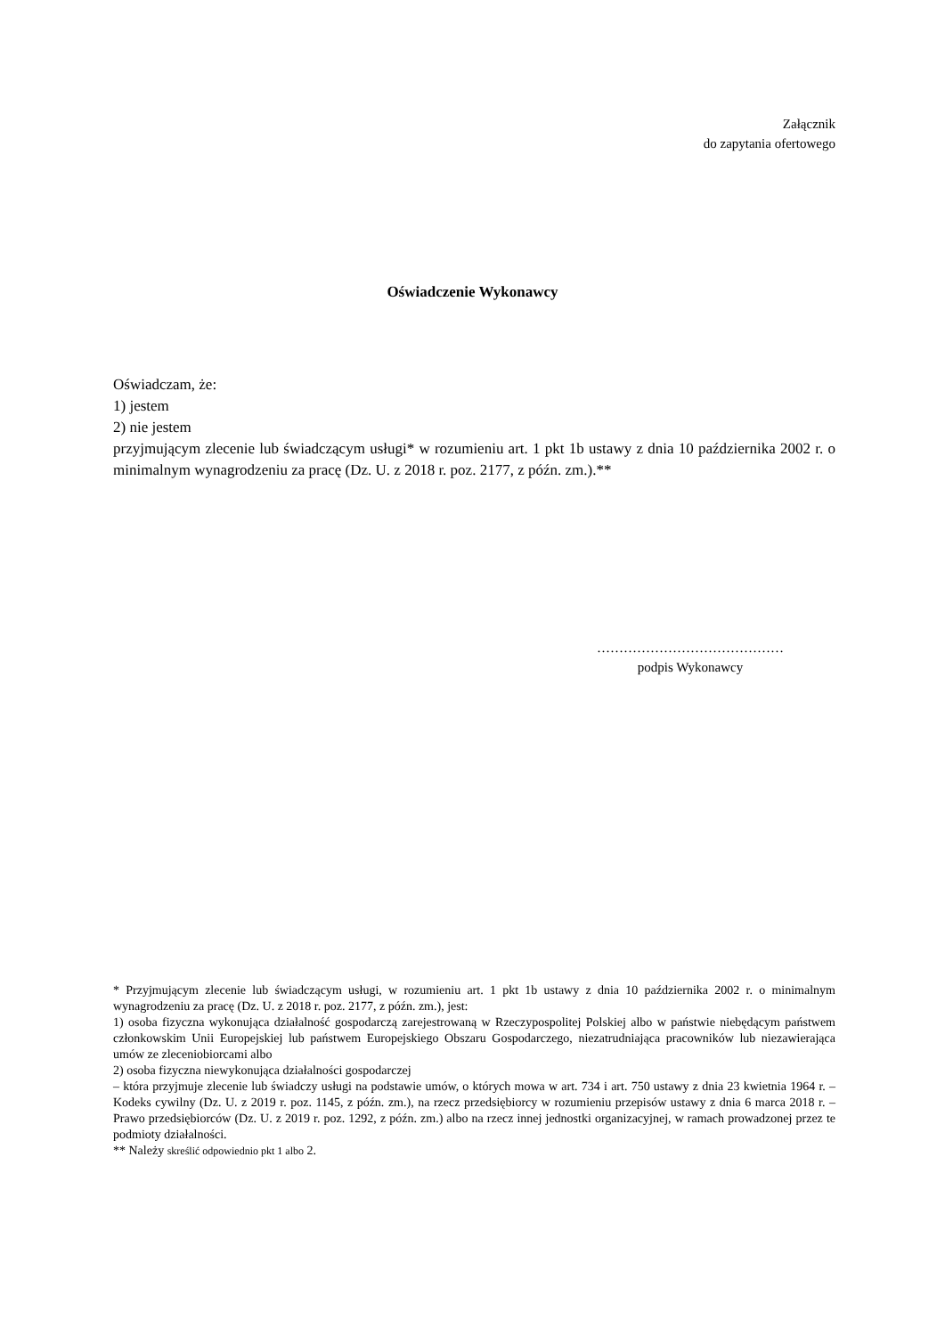Załącznik
do zapytania ofertowego
Oświadczenie Wykonawcy
Oświadczam, że:
1) jestem
2) nie jestem
przyjmującym zlecenie lub świadczącym usługi* w rozumieniu art. 1 pkt 1b ustawy z dnia 10 października 2002 r. o minimalnym wynagrodzeniu za pracę (Dz. U. z 2018 r. poz. 2177, z późn. zm.).**
……………………………………
podpis Wykonawcy
* Przyjmującym zlecenie lub świadczącym usługi, w rozumieniu art. 1 pkt 1b ustawy z dnia 10 października 2002 r. o minimalnym wynagrodzeniu za pracę (Dz. U. z 2018 r. poz. 2177, z późn. zm.), jest:
1) osoba fizyczna wykonująca działalność gospodarczą zarejestrowaną w Rzeczypospolitej Polskiej albo w państwie niebędącym państwem członkowskim Unii Europejskiej lub państwem Europejskiego Obszaru Gospodarczego, niezatrudniająca pracowników lub niezawierająca umów ze zleceniobiorcami albo
2) osoba fizyczna niewykonująca działalności gospodarczej
– która przyjmuje zlecenie lub świadczy usługi na podstawie umów, o których mowa w art. 734 i art. 750 ustawy z dnia 23 kwietnia 1964 r. – Kodeks cywilny (Dz. U. z 2019 r. poz. 1145, z późn. zm.), na rzecz przedsiębiorcy w rozumieniu przepisów ustawy z dnia 6 marca 2018 r. – Prawo przedsiębiorców (Dz. U. z 2019 r. poz. 1292, z późn. zm.) albo na rzecz innej jednostki organizacyjnej, w ramach prowadzonej przez te podmioty działalności.
** Należy skreślić odpowiednio pkt 1 albo 2.